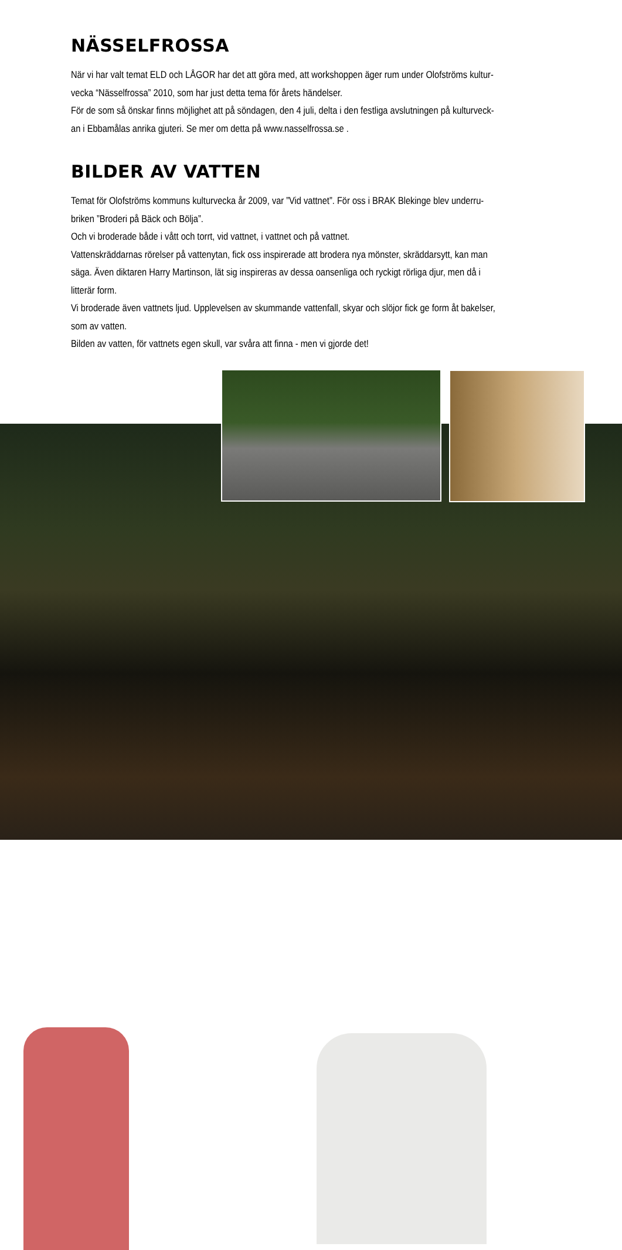NÄSSELFROSSA
När vi har valt temat ELD och LÅGOR har det att göra med, att workshoppen äger rum under Olofströms kultur-
vecka “Nässelfrossa” 2010, som har just detta tema för årets händelser.
För de som så önskar finns möjlighet att på söndagen, den 4 juli, delta i den festliga avslutningen på kulturveck-
an i Ebbamålas anrika gjuteri. Se mer om detta på www.nasselfrossa.se .
BILDER AV VATTEN
Temat för Olofströms kommuns kulturvecka år 2009, var ”Vid vattnet”. För oss i BRAK Blekinge blev underru-
briken ”Broderi på Bäck och Bölja”.
Och vi broderade både i vått och torrt, vid vattnet, i vattnet och på vattnet.
Vattenskräddarnas rörelser på vattenytan, fick oss inspirerade att brodera nya mönster, skräddarsytt, kan man
säga. Även diktaren Harry Martinson, lät sig inspireras av dessa oansenliga och ryckigt rörliga djur, men då i
litterär form.
Vi broderade även vattnets ljud. Upplevelsen av skummande vattenfall, skyar och slöjor fick ge form åt bakelser,
som av vatten.
Bilden av vatten, för vattnets egen skull, var svåra att finna - men vi gjorde det!